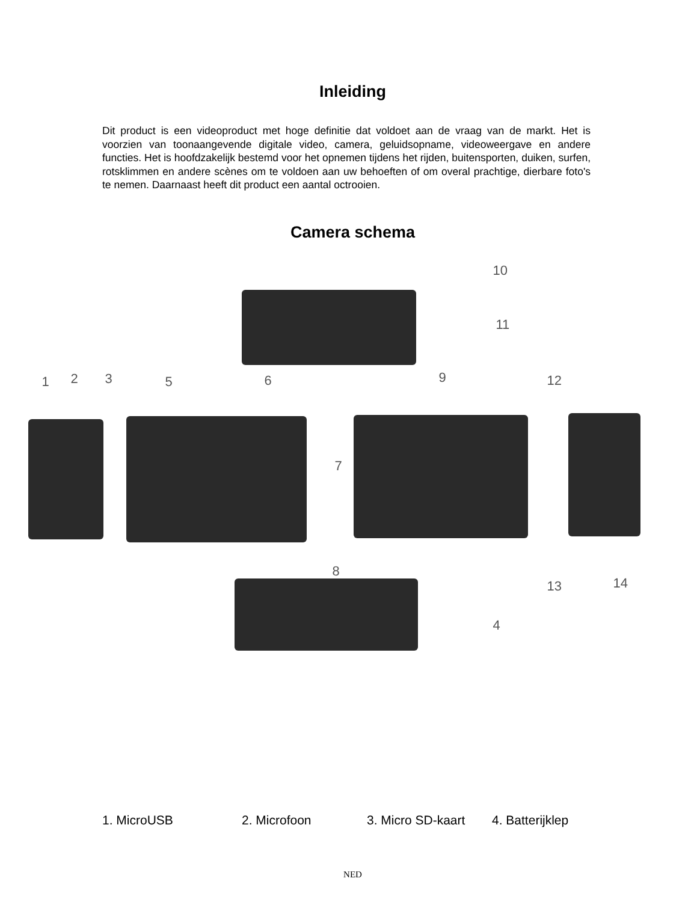Inleiding
Dit product is een videoproduct met hoge definitie dat voldoet aan de vraag van de markt. Het is voorzien van toonaangevende digitale video, camera, geluidsopname, videoweergave en andere functies. Het is hoofdzakelijk bestemd voor het opnemen tijdens het rijden, buitensporten, duiken, surfen, rotsklimmen en andere scènes om te voldoen aan uw behoeften of om overal prachtige, dierbare foto's te nemen. Daarnaast heeft dit product een aantal octrooien.
Camera schema
10
11
1 2 3 5 6 9 12
7
8
13 14
4
1. MicroUSB 2. Microfoon 3. Micro SD-kaart 4. Batterijklep
NED